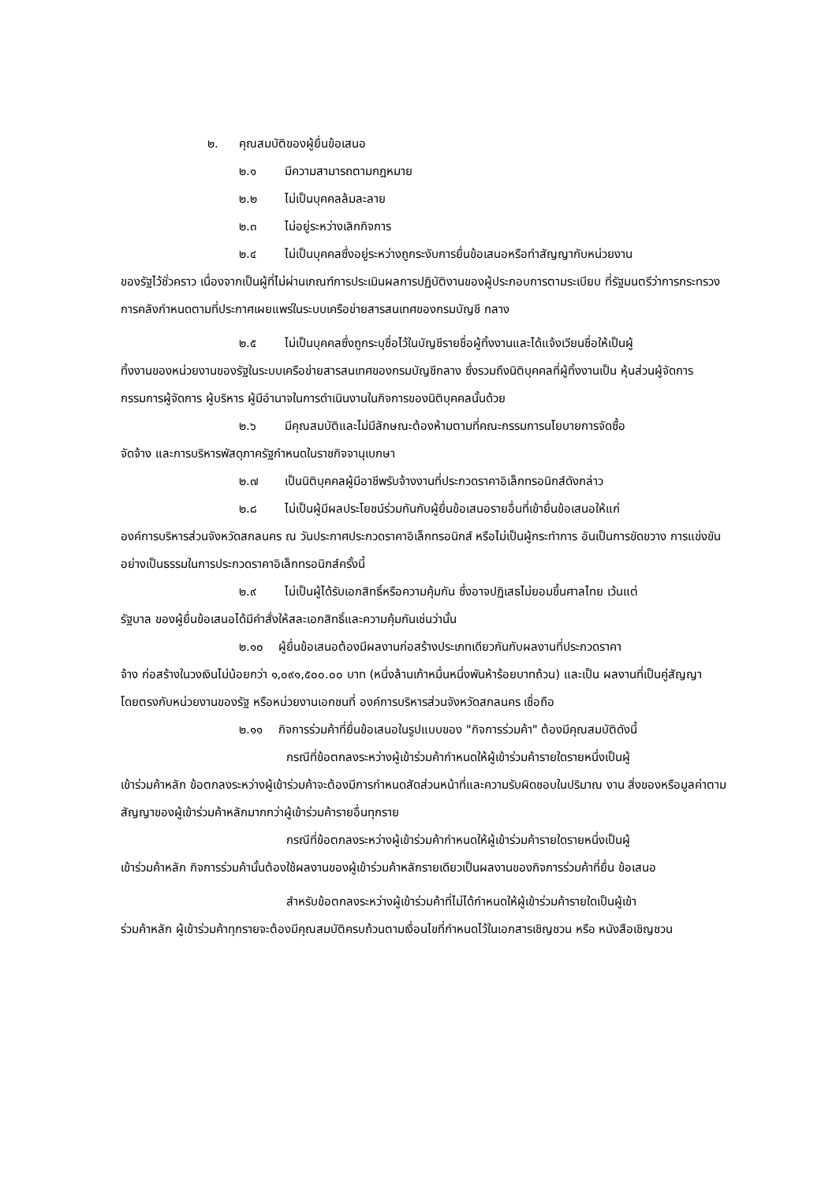๒. คุณสมบัติของผู้ยื่นข้อเสนอ
๒.๑ มีความสามารถตามกฎหมาย
๒.๒ ไม่เป็นบุคคลล้มละลาย
๒.๓ ไม่อยู่ระหว่างเลิกกิจการ
๒.๔ ไม่เป็นบุคคลซึ่งอยู่ระหว่างถูกระงับการยื่นข้อเสนอหรือทำสัญญากับหน่วยงาน
ของรัฐไว้ชั่วคราว เนื่องจากเป็นผู้ที่ไม่ผ่านเกณฑ์การประเมินผลการปฏิบัติงานของผู้ประกอบการตามระเบียบ ที่รัฐมนตรีว่าการกระทรวงการคลังกำหนดตามที่ประกาศเผยแพร่ในระบบเครือข่ายสารสนเทศของกรมบัญชี กลาง
๒.๕ ไม่เป็นบุคคลซึ่งถูกระบุชื่อไว้ในบัญชีรายชื่อผู้ทิ้งงานและได้แจ้งเวียนชื่อให้เป็นผู้
ทิ้งงานของหน่วยงานของรัฐในระบบเครือข่ายสารสนเทศของกรมบัญชีกลาง ซึ่งรวมถึงนิติบุคคลที่ผู้ทิ้งงานเป็น หุ้นส่วนผู้จัดการ กรรมการผู้จัดการ ผู้บริหาร ผู้มีอำนาจในการดำเนินงานในกิจการของนิติบุคคลนั้นด้วย
๒.๖ มีคุณสมบัติและไม่มีลักษณะต้องห้ามตามที่คณะกรรมการนโยบายการจัดซื้อ
จัดจ้าง และการบริหารพัสดุภาครัฐกำหนดในราชกิจจานุเบกษา
๒.๗ เป็นนิติบุคคลผู้มีอาชีพรับจ้างงานที่ประกวดราคาอิเล็กทรอนิกส์ดังกล่าว
๒.๘ ไม่เป็นผู้มีผลประโยชน์ร่วมกันกับผู้ยื่นข้อเสนอรายอื่นที่เข้ายื่นข้อเสนอให้แก่
องค์การบริหารส่วนจังหวัดสกลนคร ณ วันประกาศประกวดราคาอิเล็กทรอนิกส์ หรือไม่เป็นผู้กระทำการ อันเป็นการขัดขวาง การแข่งขันอย่างเป็นธรรมในการประกวดราคาอิเล็กทรอนิกส์ครั้งนี้
๒.๙ ไม่เป็นผู้ได้รับเอกสิทธิ์หรือความคุ้มกัน ซึ่งอาจปฏิเสธไม่ยอมขึ้นศาลไทย เว้นแต่
รัฐบาล ของผู้ยื่นข้อเสนอได้มีคำสั่งให้สละเอกสิทธิ์และความคุ้มกันเช่นว่านั้น
๒.๑๐ ผู้ยื่นข้อเสนอต้องมีผลงานก่อสร้างประเภทเดียวกันกับผลงานที่ประกวดราคา
จ้าง ก่อสร้างในวงเงินไม่น้อยกว่า ๑,๐๙๑,๕๐๐.๐๐ บาท (หนึ่งล้านเก้าหมื่นหนึ่งพันห้าร้อยบาทถ้วน) และเป็น ผลงานที่เป็นคู่สัญญาโดยตรงกับหน่วยงานของรัฐ หรือหน่วยงานเอกชนที่ องค์การบริหารส่วนจังหวัดสกลนคร เชื่อถือ
๒.๑๑ กิจการร่วมค้าที่ยื่นข้อเสนอในรูปแบบของ "กิจการร่วมค้า" ต้องมีคุณสมบัติดังนี้
กรณีที่ข้อตกลงระหว่างผู้เข้าร่วมค้ากำหนดให้ผู้เข้าร่วมค้ารายใดรายหนึ่งเป็นผู้
เข้าร่วมค้าหลัก ข้อตกลงระหว่างผู้เข้าร่วมค้าจะต้องมีการกำหนดสัดส่วนหน้าที่และความรับผิดชอบในปริมาณ งาน สิ่งของหรือมูลค่าตามสัญญาของผู้เข้าร่วมค้าหลักมากกว่าผู้เข้าร่วมค้ารายอื่นทุกราย
กรณีที่ข้อตกลงระหว่างผู้เข้าร่วมค้ากำหนดให้ผู้เข้าร่วมค้ารายใดรายหนึ่งเป็นผู้
เข้าร่วมค้าหลัก กิจการร่วมค้านั้นต้องใช้ผลงานของผู้เข้าร่วมค้าหลักรายเดียวเป็นผลงานของกิจการร่วมค้าที่ยื่น ข้อเสนอ
สำหรับข้อตกลงระหว่างผู้เข้าร่วมค้าที่ไม่ได้กำหนดให้ผู้เข้าร่วมค้ารายใดเป็นผู้เข้า
ร่วมค้าหลัก ผู้เข้าร่วมค้าทุกรายจะต้องมีคุณสมบัติครบถ้วนตามเงื่อนไขที่กำหนดไว้ในเอกสารเชิญชวน หรือ หนังสือเชิญชวน